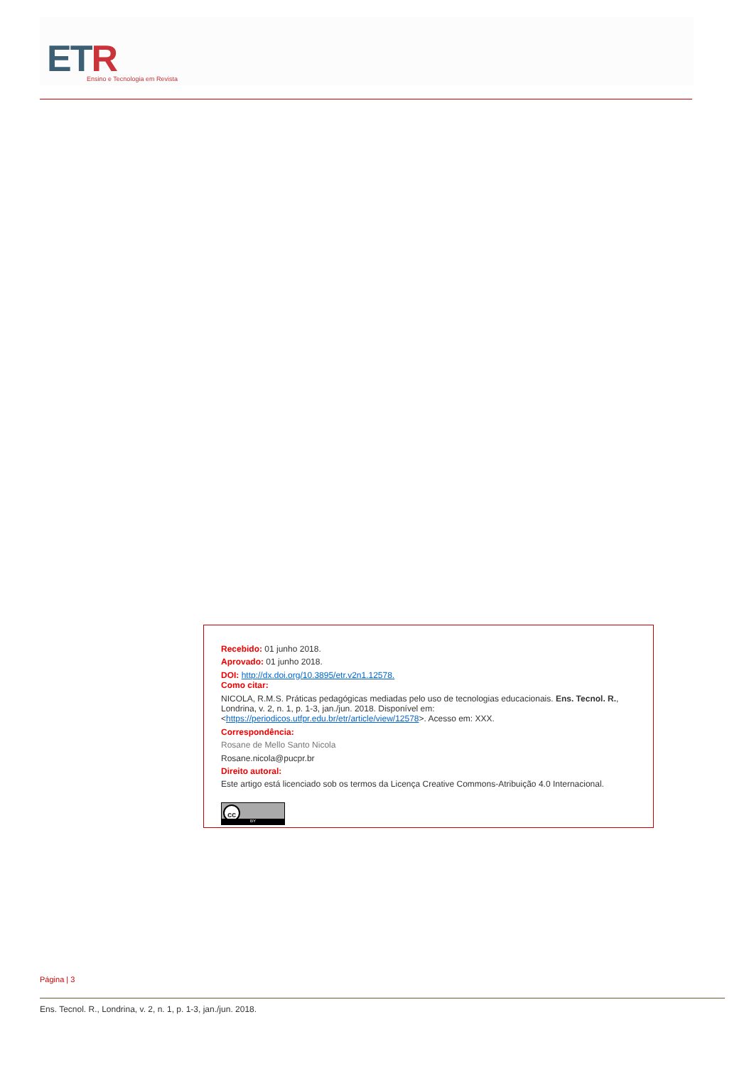ETR
Ensino e Tecnologia em Revista
Recebido: 01 junho 2018.
Aprovado: 01 junho 2018.
DOI: http://dx.doi.org/10.3895/etr.v2n1.12578.
Como citar:
NICOLA, R.M.S. Práticas pedagógicas mediadas pelo uso de tecnologias educacionais. Ens. Tecnol. R., Londrina, v. 2, n. 1, p. 1-3, jan./jun. 2018. Disponível em: <https://periodicos.utfpr.edu.br/etr/article/view/12578>. Acesso em: XXX.
Correspondência:
Rosane de Mello Santo Nicola
Rosane.nicola@pucpr.br
Direito autoral:
Este artigo está licenciado sob os termos da Licença Creative Commons-Atribuição 4.0 Internacional.
cc BY
Página | 3
Ens. Tecnol. R., Londrina, v. 2, n. 1, p. 1-3, jan./jun. 2018.